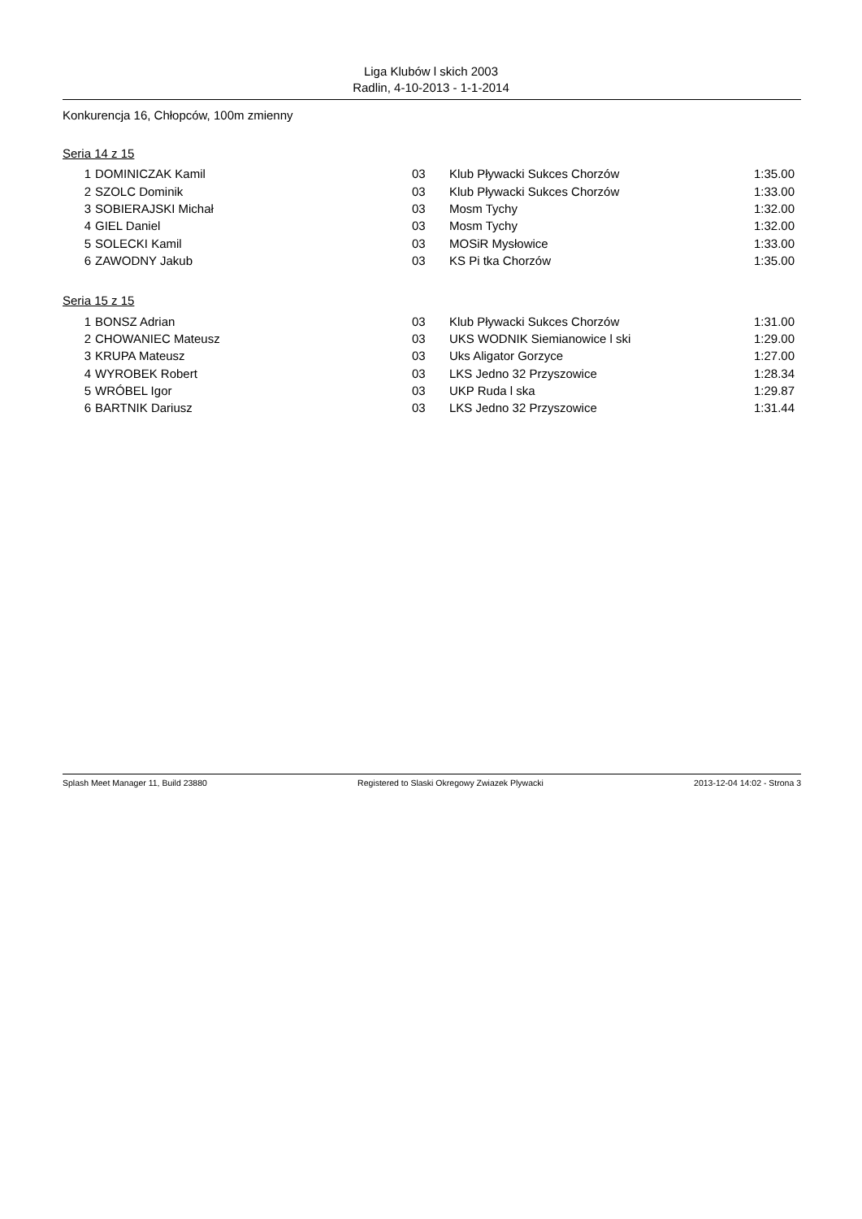Liga Klubów l skich 2003
Radlin, 4-10-2013 - 1-1-2014
Konkurencja 16, Chłopców, 100m zmienny
Seria 14 z 15
| 1 | DOMINICZAK Kamil | 03 | Klub Pływacki Sukces Chorzów | 1:35.00 |
| 2 | SZOLC Dominik | 03 | Klub Pływacki Sukces Chorzów | 1:33.00 |
| 3 | SOBIERAJSKI Michał | 03 | Mosm Tychy | 1:32.00 |
| 4 | GIEL Daniel | 03 | Mosm Tychy | 1:32.00 |
| 5 | SOLECKI Kamil | 03 | MOSiR Mysłowice | 1:33.00 |
| 6 | ZAWODNY Jakub | 03 | KS Pi tka Chorzów | 1:35.00 |
Seria 15 z 15
| 1 | BONSZ Adrian | 03 | Klub Pływacki Sukces Chorzów | 1:31.00 |
| 2 | CHOWANIEC Mateusz | 03 | UKS WODNIK Siemianowice l ski | 1:29.00 |
| 3 | KRUPA Mateusz | 03 | Uks Aligator Gorzyce | 1:27.00 |
| 4 | WYROBEK Robert | 03 | LKS Jedno 32 Przyszowice | 1:28.34 |
| 5 | WRÓBEL Igor | 03 | UKP Ruda l ska | 1:29.87 |
| 6 | BARTNIK Dariusz | 03 | LKS Jedno 32 Przyszowice | 1:31.44 |
Splash Meet Manager 11, Build 23880 Registered to Slaski Okregowy Zwiazek Plywacki 2013-12-04 14:02 - Strona 3